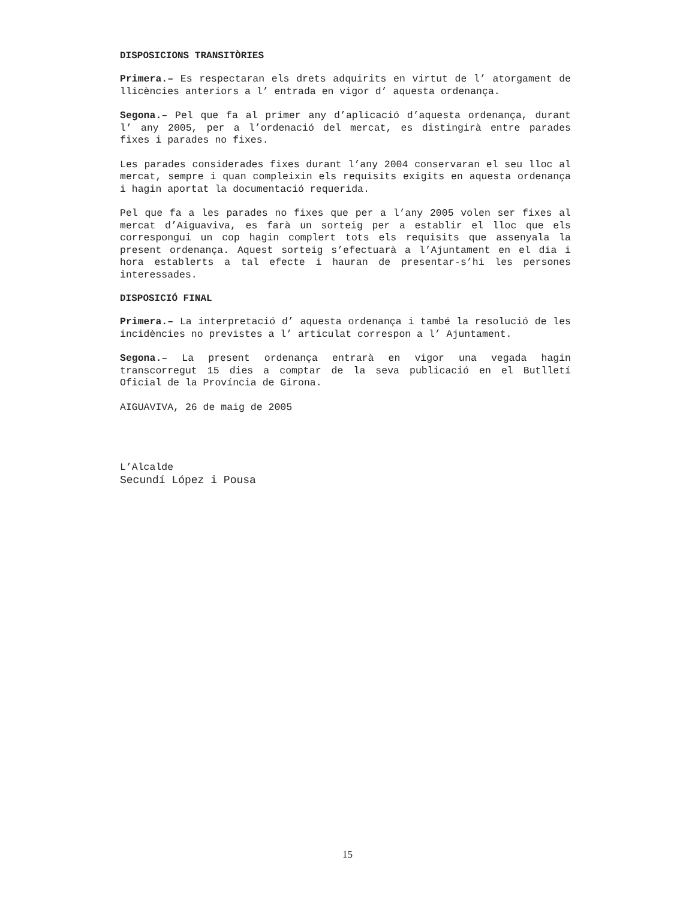DISPOSICIONS TRANSITÒRIES
Primera.– Es respectaran els drets adquirits en virtut de l’ atorgament de llicències anteriors a l’ entrada en vigor d’ aquesta ordenança.
Segona.– Pel que fa al primer any d’aplicació d’aquesta ordenança, durant l’ any 2005, per a l’ordenació del mercat, es distingirà entre parades fixes i parades no fixes.
Les parades considerades fixes durant l’any 2004 conservaran el seu lloc al mercat, sempre i quan compleixin els requisits exigits en aquesta ordenança i hagin aportat la documentació requerida.
Pel que fa a les parades no fixes que per a l’any 2005 volen ser fixes al mercat d’Aiguaviva, es farà un sorteig per a establir el lloc que els correspongui un cop hagin complert tots els requisits que assenyala la present ordenança. Aquest sorteig s’efectuarà a l’Ajuntament en el dia i hora establerts a tal efecte i hauran de presentar-s’hi les persones interessades.
DISPOSICIÓ FINAL
Primera.– La interpretació d’ aquesta ordenança i també la resolució de les incidències no previstes a l’ articulat correspon a l’ Ajuntament.
Segona.– La present ordenança entrarà en vigor una vegada hagin transcorregut 15 dies a comptar de la seva publicació en el Butlletí Oficial de la Província de Girona.
AIGUAVIVA, 26 de maig de 2005
L’Alcalde
Secundí López i Pousa
15